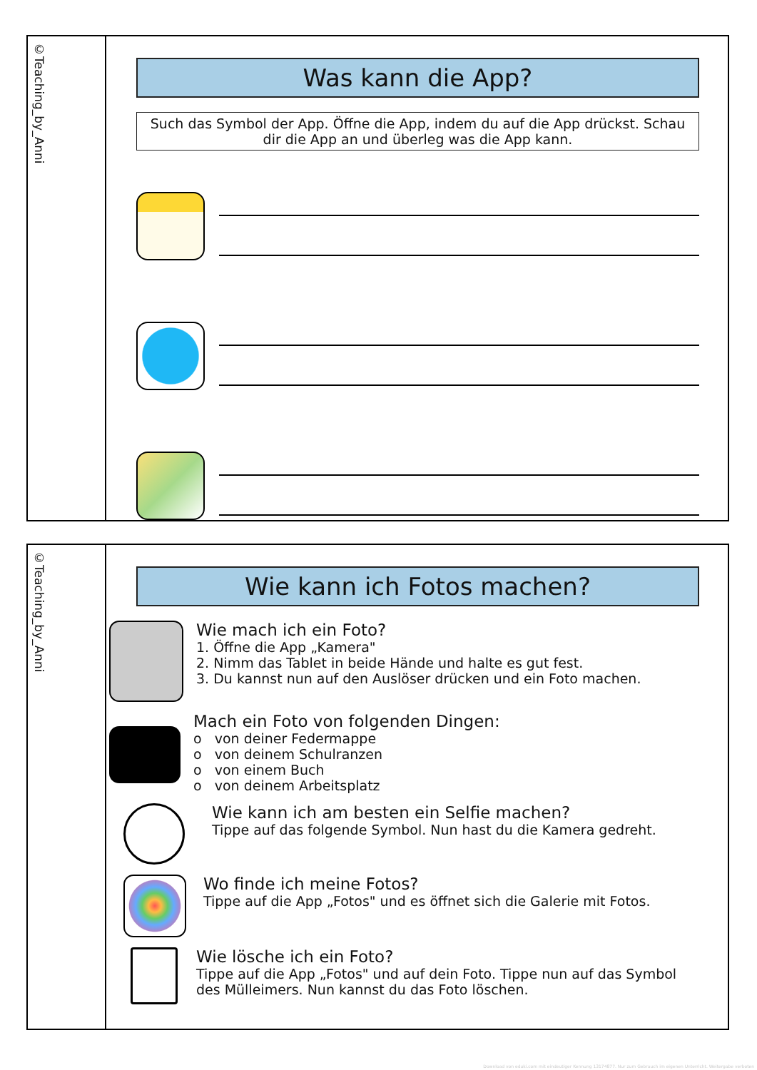©Teaching_by_Anni
Was kann die App?
Such das Symbol der App. Öffne die App, indem du auf die App drückst. Schau dir die App an und überleg was die App kann.
©Teaching_by_Anni
Wie kann ich Fotos machen?
Wie mach ich ein Foto?
1. Öffne die App „Kamera"
2. Nimm das Tablet in beide Hände und halte es gut fest.
3. Du kannst nun auf den Auslöser drücken und ein Foto machen.
Mach ein Foto von folgenden Dingen:
o von deiner Federmappe
o von deinem Schulranzen
o von einem Buch
o von deinem Arbeitsplatz
Wie kann ich am besten ein Selfie machen?
Tippe auf das folgende Symbol. Nun hast du die Kamera gedreht.
Wo finde ich meine Fotos?
Tippe auf die App „Fotos" und es öffnet sich die Galerie mit Fotos.
Wie lösche ich ein Foto?
Tippe auf die App „Fotos" und auf dein Foto. Tippe nun auf das Symbol des Mülleimers. Nun kannst du das Foto löschen.
Download von eduki.com mit eindeutiger Kennung 13174877. Nur zum Gebrauch im eigenen Unterricht. Weitergabe verboten